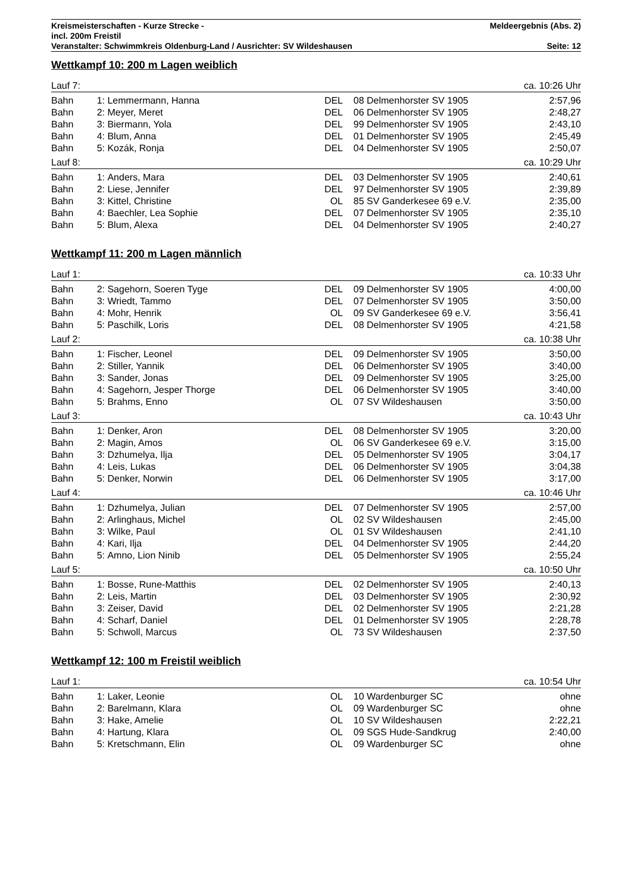Kreismeisterschaften - Kurze Strecke - Meldeergebnis (Abs. 2)
incl. 200m Freistil
Veranstalter: Schwimmkreis Oldenburg-Land / Ausrichter: SV Wildeshausen Seite: 12
Wettkampf 10: 200 m Lagen weiblich
| Lauf 7: | | | | | | ca. 10:26 Uhr |
| Bahn | 1: | Lemmermann, Hanna | DEL | 08 | Delmenhorster SV 1905 | 2:57,96 |
| Bahn | 2: | Meyer, Meret | DEL | 06 | Delmenhorster SV 1905 | 2:48,27 |
| Bahn | 3: | Biermann, Yola | DEL | 99 | Delmenhorster SV 1905 | 2:43,10 |
| Bahn | 4: | Blum, Anna | DEL | 01 | Delmenhorster SV 1905 | 2:45,49 |
| Bahn | 5: | Kozák, Ronja | DEL | 04 | Delmenhorster SV 1905 | 2:50,07 |
| Lauf 8: | | | | | | ca. 10:29 Uhr |
| Bahn | 1: | Anders, Mara | DEL | 03 | Delmenhorster SV 1905 | 2:40,61 |
| Bahn | 2: | Liese, Jennifer | DEL | 97 | Delmenhorster SV 1905 | 2:39,89 |
| Bahn | 3: | Kittel, Christine | OL | 85 | SV Ganderkesee 69 e.V. | 2:35,00 |
| Bahn | 4: | Baechler, Lea Sophie | DEL | 07 | Delmenhorster SV 1905 | 2:35,10 |
| Bahn | 5: | Blum, Alexa | DEL | 04 | Delmenhorster SV 1905 | 2:40,27 |
Wettkampf 11: 200 m Lagen männlich
| Lauf 1: | | | | | | ca. 10:33 Uhr |
| Bahn | 2: | Sagehorn, Soeren Tyge | DEL | 09 | Delmenhorster SV 1905 | 4:00,00 |
| Bahn | 3: | Wriedt, Tammo | DEL | 07 | Delmenhorster SV 1905 | 3:50,00 |
| Bahn | 4: | Mohr, Henrik | OL | 09 | SV Ganderkesee 69 e.V. | 3:56,41 |
| Bahn | 5: | Paschilk, Loris | DEL | 08 | Delmenhorster SV 1905 | 4:21,58 |
| Lauf 2: | | | | | | ca. 10:38 Uhr |
| Bahn | 1: | Fischer, Leonel | DEL | 09 | Delmenhorster SV 1905 | 3:50,00 |
| Bahn | 2: | Stiller, Yannik | DEL | 06 | Delmenhorster SV 1905 | 3:40,00 |
| Bahn | 3: | Sander, Jonas | DEL | 09 | Delmenhorster SV 1905 | 3:25,00 |
| Bahn | 4: | Sagehorn, Jesper Thorge | DEL | 06 | Delmenhorster SV 1905 | 3:40,00 |
| Bahn | 5: | Brahms, Enno | OL | 07 | SV Wildeshausen | 3:50,00 |
| Lauf 3: | | | | | | ca. 10:43 Uhr |
| Bahn | 1: | Denker, Aron | DEL | 08 | Delmenhorster SV 1905 | 3:20,00 |
| Bahn | 2: | Magin, Amos | OL | 06 | SV Ganderkesee 69 e.V. | 3:15,00 |
| Bahn | 3: | Dzhumelya, Ilja | DEL | 05 | Delmenhorster SV 1905 | 3:04,17 |
| Bahn | 4: | Leis, Lukas | DEL | 06 | Delmenhorster SV 1905 | 3:04,38 |
| Bahn | 5: | Denker, Norwin | DEL | 06 | Delmenhorster SV 1905 | 3:17,00 |
| Lauf 4: | | | | | | ca. 10:46 Uhr |
| Bahn | 1: | Dzhumelya, Julian | DEL | 07 | Delmenhorster SV 1905 | 2:57,00 |
| Bahn | 2: | Arlinghaus, Michel | OL | 02 | SV Wildeshausen | 2:45,00 |
| Bahn | 3: | Wilke, Paul | OL | 01 | SV Wildeshausen | 2:41,10 |
| Bahn | 4: | Kari, Ilja | DEL | 04 | Delmenhorster SV 1905 | 2:44,20 |
| Bahn | 5: | Amno, Lion Ninib | DEL | 05 | Delmenhorster SV 1905 | 2:55,24 |
| Lauf 5: | | | | | | ca. 10:50 Uhr |
| Bahn | 1: | Bosse, Rune-Matthis | DEL | 02 | Delmenhorster SV 1905 | 2:40,13 |
| Bahn | 2: | Leis, Martin | DEL | 03 | Delmenhorster SV 1905 | 2:30,92 |
| Bahn | 3: | Zeiser, David | DEL | 02 | Delmenhorster SV 1905 | 2:21,28 |
| Bahn | 4: | Scharf, Daniel | DEL | 01 | Delmenhorster SV 1905 | 2:28,78 |
| Bahn | 5: | Schwoll, Marcus | OL | 73 | SV Wildeshausen | 2:37,50 |
Wettkampf 12: 100 m Freistil weiblich
| Lauf 1: | | | | | | ca. 10:54 Uhr |
| Bahn | 1: | Laker, Leonie | OL | 10 | Wardenburger SC | ohne |
| Bahn | 2: | Barelmann, Klara | OL | 09 | Wardenburger SC | ohne |
| Bahn | 3: | Hake, Amelie | OL | 10 | SV Wildeshausen | 2:22,21 |
| Bahn | 4: | Hartung, Klara | OL | 09 | SGS Hude-Sandkrug | 2:40,00 |
| Bahn | 5: | Kretschmann, Elin | OL | 09 | Wardenburger SC | ohne |